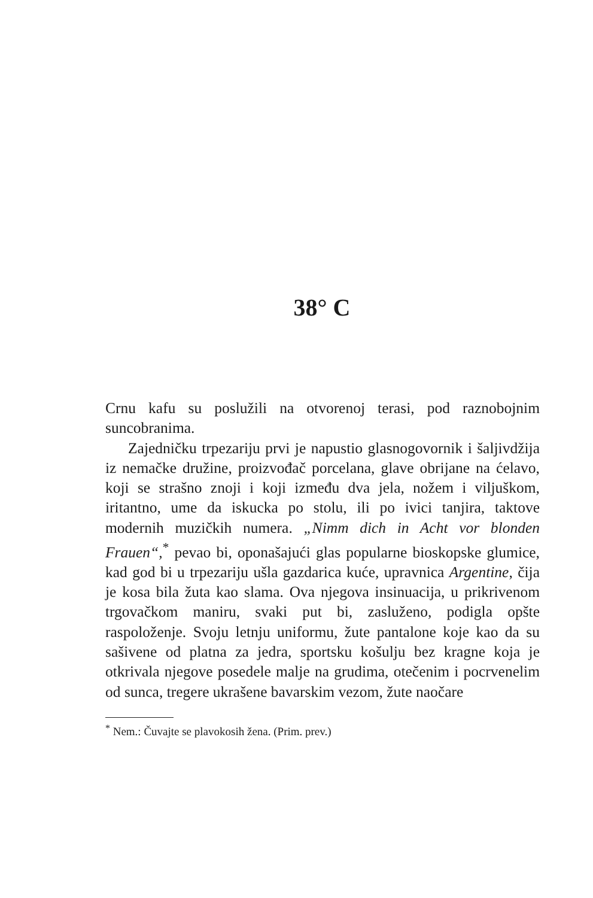38° C
Crnu kafu su poslužili na otvorenoj terasi, pod raznoboj­nim suncobranima.
Zajedničku trpezariju prvi je napustio glasnogovornik i šaljivdžija iz nemačke družine, proizvođač porcelana, glave obrijane na ćelavo, koji se strašno znoji i koji između dva jela, nožem i viljuškom, iritantno, ume da iskucka po stolu, ili po ivici tanjira, taktove modernih muzičkih nu­mera. „Nimm dich in Acht vor blonden Frauen“,<sup>*</sup> pevao bi, oponašajući glas popularne bioskopske glumice, kad god bi u trpezariju ušla gazdarica kuće, upravnica Argentine, čija je kosa bila žuta kao slama. Ova njegova insinuacija, u prikrivenom trgovačkom maniru, svaki put bi, zaslu­ženo, podigla opšte raspoloženje. Svoju letnju uniformu, žute pantalone koje kao da su sašivene od platna za jedra, sportsku košulju bez kragne koja je otkrivala njegove posedele malje na grudima, otečenim i pocrvenelim od sunca, tregere ukrašene bavarskim vezom, žute naočare
<sup>*</sup> Nem.: Čuvajte se plavokosih žena. (Prim. prev.)